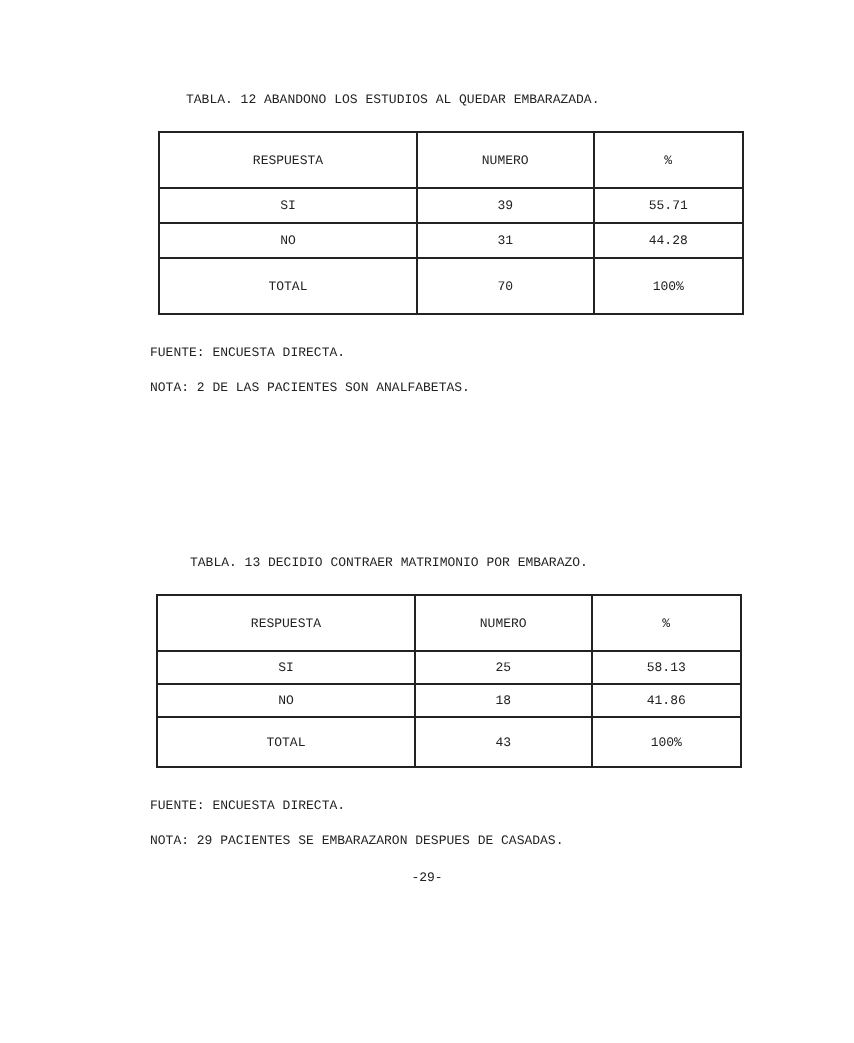TABLA. 12 ABANDONO LOS ESTUDIOS AL QUEDAR EMBARAZADA.
| RESPUESTA | NUMERO | % |
| --- | --- | --- |
| SI | 39 | 55.71 |
| NO | 31 | 44.28 |
| TOTAL | 70 | 100% |
FUENTE: ENCUESTA DIRECTA.
NOTA: 2 DE LAS PACIENTES SON ANALFABETAS.
TABLA. 13 DECIDIO CONTRAER MATRIMONIO POR EMBARAZO.
| RESPUESTA | NUMERO | % |
| --- | --- | --- |
| SI | 25 | 58.13 |
| NO | 18 | 41.86 |
| TOTAL | 43 | 100% |
FUENTE: ENCUESTA DIRECTA.
NOTA: 29 PACIENTES SE EMBARAZARON DESPUES DE CASADAS.
-29-